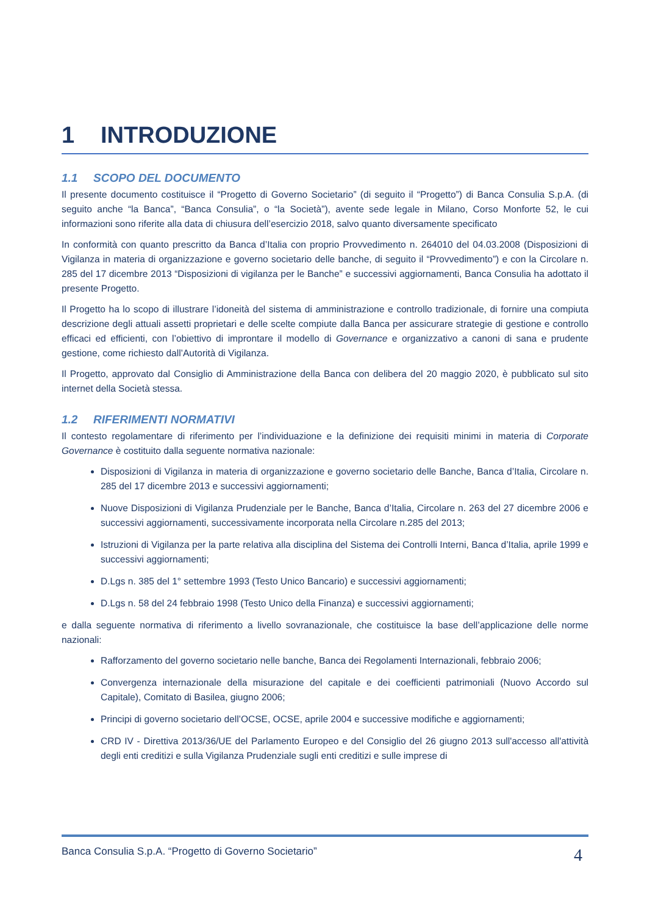1 INTRODUZIONE
1.1 SCOPO DEL DOCUMENTO
Il presente documento costituisce il “Progetto di Governo Societario” (di seguito il “Progetto”) di Banca Consulia S.p.A. (di seguito anche “la Banca”, “Banca Consulia”, o “la Società”), avente sede legale in Milano, Corso Monforte 52, le cui informazioni sono riferite alla data di chiusura dell’esercizio 2018, salvo quanto diversamente specificato
In conformità con quanto prescritto da Banca d’Italia con proprio Provvedimento n. 264010 del 04.03.2008 (Disposizioni di Vigilanza in materia di organizzazione e governo societario delle banche, di seguito il “Provvedimento”) e con la Circolare n. 285 del 17 dicembre 2013 “Disposizioni di vigilanza per le Banche” e successivi aggiornamenti, Banca Consulia ha adottato il presente Progetto.
Il Progetto ha lo scopo di illustrare l’idoneità del sistema di amministrazione e controllo tradizionale, di fornire una compiuta descrizione degli attuali assetti proprietari e delle scelte compiute dalla Banca per assicurare strategie di gestione e controllo efficaci ed efficienti, con l’obiettivo di improntare il modello di Governance e organizzativo a canoni di sana e prudente gestione, come richiesto dall’Autorità di Vigilanza.
Il Progetto, approvato dal Consiglio di Amministrazione della Banca con delibera del 20 maggio 2020, è pubblicato sul sito internet della Società stessa.
1.2 RIFERIMENTI NORMATIVI
Il contesto regolamentare di riferimento per l’individuazione e la definizione dei requisiti minimi in materia di Corporate Governance è costituito dalla seguente normativa nazionale:
Disposizioni di Vigilanza in materia di organizzazione e governo societario delle Banche, Banca d’Italia, Circolare n. 285 del 17 dicembre 2013 e successivi aggiornamenti;
Nuove Disposizioni di Vigilanza Prudenziale per le Banche, Banca d’Italia, Circolare n. 263 del 27 dicembre 2006 e successivi aggiornamenti, successivamente incorporata nella Circolare n.285 del 2013;
Istruzioni di Vigilanza per la parte relativa alla disciplina del Sistema dei Controlli Interni, Banca d’Italia, aprile 1999 e successivi aggiornamenti;
D.Lgs n. 385 del 1° settembre 1993 (Testo Unico Bancario) e successivi aggiornamenti;
D.Lgs n. 58 del 24 febbraio 1998 (Testo Unico della Finanza) e successivi aggiornamenti;
e dalla seguente normativa di riferimento a livello sovranazionale, che costituisce la base dell’applicazione delle norme nazionali:
Rafforzamento del governo societario nelle banche, Banca dei Regolamenti Internazionali, febbraio 2006;
Convergenza internazionale della misurazione del capitale e dei coefficienti patrimoniali (Nuovo Accordo sul Capitale), Comitato di Basilea, giugno 2006;
Principi di governo societario dell’OCSE, OCSE, aprile 2004 e successive modifiche e aggiornamenti;
CRD IV - Direttiva 2013/36/UE del Parlamento Europeo e del Consiglio del 26 giugno 2013 sull'accesso all'attività degli enti creditizi e sulla Vigilanza Prudenziale sugli enti creditizi e sulle imprese di
Banca Consulia S.p.A. “Progetto di Governo Societario” 4